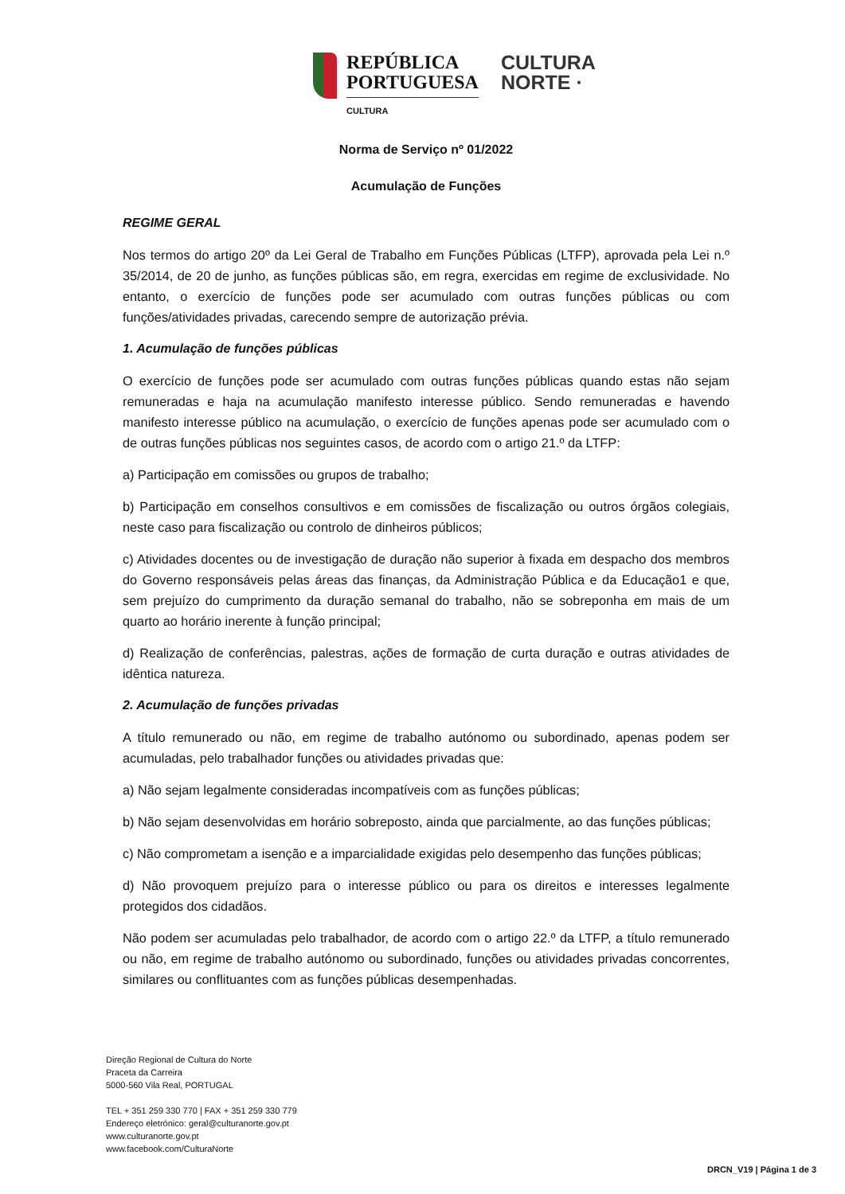REPÚBLICA
PORTUGUESA
CULTURA
CULTURA
NORTE ·
Norma de Serviço nº 01/2022
Acumulação de Funções
REGIME GERAL
Nos termos do artigo 20º da Lei Geral de Trabalho em Funções Públicas (LTFP), aprovada pela Lei n.º 35/2014, de 20 de junho, as funções públicas são, em regra, exercidas em regime de exclusividade. No entanto, o exercício de funções pode ser acumulado com outras funções públicas ou com funções/atividades privadas, carecendo sempre de autorização prévia.
1. Acumulação de funções públicas
O exercício de funções pode ser acumulado com outras funções públicas quando estas não sejam remuneradas e haja na acumulação manifesto interesse público. Sendo remuneradas e havendo manifesto interesse público na acumulação, o exercício de funções apenas pode ser acumulado com o de outras funções públicas nos seguintes casos, de acordo com o artigo 21.º da LTFP:
a) Participação em comissões ou grupos de trabalho;
b) Participação em conselhos consultivos e em comissões de fiscalização ou outros órgãos colegiais, neste caso para fiscalização ou controlo de dinheiros públicos;
c) Atividades docentes ou de investigação de duração não superior à fixada em despacho dos membros do Governo responsáveis pelas áreas das finanças, da Administração Pública e da Educação1 e que, sem prejuízo do cumprimento da duração semanal do trabalho, não se sobreponha em mais de um quarto ao horário inerente à função principal;
d) Realização de conferências, palestras, ações de formação de curta duração e outras atividades de idêntica natureza.
2. Acumulação de funções privadas
A título remunerado ou não, em regime de trabalho autónomo ou subordinado, apenas podem ser acumuladas, pelo trabalhador funções ou atividades privadas que:
a) Não sejam legalmente consideradas incompatíveis com as funções públicas;
b) Não sejam desenvolvidas em horário sobreposto, ainda que parcialmente, ao das funções públicas;
c) Não comprometam a isenção e a imparcialidade exigidas pelo desempenho das funções públicas;
d) Não provoquem prejuízo para o interesse público ou para os direitos e interesses legalmente protegidos dos cidadãos.
Não podem ser acumuladas pelo trabalhador, de acordo com o artigo 22.º da LTFP, a título remunerado ou não, em regime de trabalho autónomo ou subordinado, funções ou atividades privadas concorrentes, similares ou conflituantes com as funções públicas desempenhadas.
Direção Regional de Cultura do Norte
Praceta da Carreira
5000-560 Vila Real, PORTUGAL
TEL + 351 259 330 770 | FAX + 351 259 330 779
Endereço eletrónico: geral@culturanorte.gov.pt
www.culturanorte.gov.pt
www.facebook.com/CulturaNorte
DRCN_V19 | Página 1 de 3